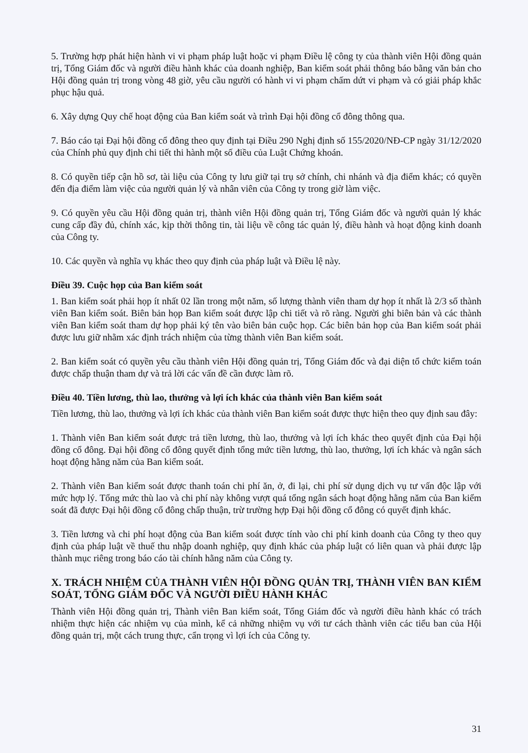5. Trường hợp phát hiện hành vi vi phạm pháp luật hoặc vi phạm Điều lệ công ty của thành viên Hội đồng quản trị, Tổng Giám đốc và người điều hành khác của doanh nghiệp, Ban kiểm soát phải thông báo bằng văn bản cho Hội đồng quản trị trong vòng 48 giờ, yêu cầu người có hành vi vi phạm chấm dứt vi phạm và có giải pháp khắc phục hậu quả.
6. Xây dựng Quy chế hoạt động của Ban kiểm soát và trình Đại hội đồng cổ đông thông qua.
7. Báo cáo tại Đại hội đồng cổ đông theo quy định tại Điều 290 Nghị định số 155/2020/NĐ-CP ngày 31/12/2020 của Chính phủ quy định chi tiết thi hành một số điều của Luật Chứng khoán.
8. Có quyền tiếp cận hồ sơ, tài liệu của Công ty lưu giữ tại trụ sở chính, chi nhánh và địa điểm khác; có quyền đến địa điểm làm việc của người quản lý và nhân viên của Công ty trong giờ làm việc.
9. Có quyền yêu cầu Hội đồng quản trị, thành viên Hội đồng quản trị, Tổng Giám đốc và người quản lý khác cung cấp đầy đủ, chính xác, kịp thời thông tin, tài liệu về công tác quản lý, điều hành và hoạt động kinh doanh của Công ty.
10. Các quyền và nghĩa vụ khác theo quy định của pháp luật và Điều lệ này.
Điều 39. Cuộc họp của Ban kiểm soát
1. Ban kiểm soát phải họp ít nhất 02 lần trong một năm, số lượng thành viên tham dự họp ít nhất là 2/3 số thành viên Ban kiểm soát. Biên bản họp Ban kiểm soát được lập chi tiết và rõ ràng. Người ghi biên bản và các thành viên Ban kiểm soát tham dự họp phải ký tên vào biên bản cuộc họp. Các biên bản họp của Ban kiểm soát phải được lưu giữ nhằm xác định trách nhiệm của từng thành viên Ban kiểm soát.
2. Ban kiểm soát có quyền yêu cầu thành viên Hội đồng quản trị, Tổng Giám đốc và đại diện tổ chức kiểm toán được chấp thuận tham dự và trả lời các vấn đề cần được làm rõ.
Điều 40. Tiền lương, thù lao, thưởng và lợi ích khác của thành viên Ban kiểm soát
Tiền lương, thù lao, thưởng và lợi ích khác của thành viên Ban kiểm soát được thực hiện theo quy định sau đây:
1. Thành viên Ban kiểm soát được trả tiền lương, thù lao, thưởng và lợi ích khác theo quyết định của Đại hội đồng cổ đông. Đại hội đồng cổ đông quyết định tổng mức tiền lương, thù lao, thưởng, lợi ích khác và ngân sách hoạt động hằng năm của Ban kiểm soát.
2. Thành viên Ban kiểm soát được thanh toán chi phí ăn, ở, đi lại, chi phí sử dụng dịch vụ tư vấn độc lập với mức hợp lý. Tổng mức thù lao và chi phí này không vượt quá tổng ngân sách hoạt động hằng năm của Ban kiểm soát đã được Đại hội đồng cổ đông chấp thuận, trừ trường hợp Đại hội đồng cổ đông có quyết định khác.
3. Tiền lương và chi phí hoạt động của Ban kiểm soát được tính vào chi phí kinh doanh của Công ty theo quy định của pháp luật về thuế thu nhập doanh nghiệp, quy định khác của pháp luật có liên quan và phải được lập thành mục riêng trong báo cáo tài chính hằng năm của Công ty.
X. TRÁCH NHIỆM CỦA THÀNH VIÊN HỘI ĐỒNG QUẢN TRỊ, THÀNH VIÊN BAN KIỂM SOÁT, TỔNG GIÁM ĐỐC VÀ NGƯỜI ĐIỀU HÀNH KHÁC
Thành viên Hội đồng quản trị, Thành viên Ban kiểm soát, Tổng Giám đốc và người điều hành khác có trách nhiệm thực hiện các nhiệm vụ của mình, kể cả những nhiệm vụ với tư cách thành viên các tiểu ban của Hội đồng quản trị, một cách trung thực, cẩn trọng vì lợi ích của Công ty.
31